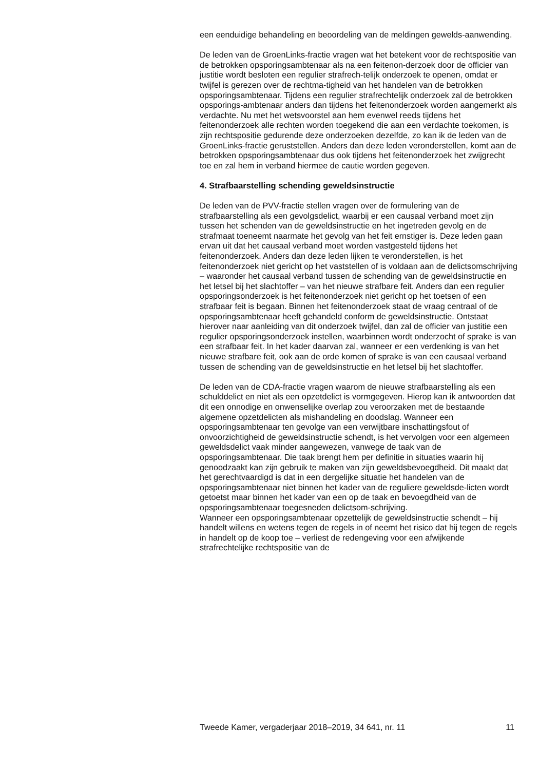een eenduidige behandeling en beoordeling van de meldingen gewelds-aanwending.
De leden van de GroenLinks-fractie vragen wat het betekent voor de rechtspositie van de betrokken opsporingsambtenaar als na een feitenon-derzoek door de officier van justitie wordt besloten een regulier strafrech-telijk onderzoek te openen, omdat er twijfel is gerezen over de rechtma-tigheid van het handelen van de betrokken opsporingsambtenaar. Tijdens een regulier strafrechtelijk onderzoek zal de betrokken opsporings-ambtenaar anders dan tijdens het feitenonderzoek worden aangemerkt als verdachte. Nu met het wetsvoorstel aan hem evenwel reeds tijdens het feitenonderzoek alle rechten worden toegekend die aan een verdachte toekomen, is zijn rechtspositie gedurende deze onderzoeken dezelfde, zo kan ik de leden van de GroenLinks-fractie geruststellen. Anders dan deze leden veronderstellen, komt aan de betrokken opsporingsambtenaar dus ook tijdens het feitenonderzoek het zwijgrecht toe en zal hem in verband hiermee de cautie worden gegeven.
4. Strafbaarstelling schending geweldsinstructie
De leden van de PVV-fractie stellen vragen over de formulering van de strafbaarstelling als een gevolgsdelict, waarbij er een causaal verband moet zijn tussen het schenden van de geweldsinstructie en het ingetreden gevolg en de strafmaat toeneemt naarmate het gevolg van het feit ernstiger is. Deze leden gaan ervan uit dat het causaal verband moet worden vastgesteld tijdens het feitenonderzoek. Anders dan deze leden lijken te veronderstellen, is het feitenonderzoek niet gericht op het vaststellen of is voldaan aan de delictsomschrijving – waaronder het causaal verband tussen de schending van de geweldsinstructie en het letsel bij het slachtoffer – van het nieuwe strafbare feit. Anders dan een regulier opsporingsonderzoek is het feitenonderzoek niet gericht op het toetsen of een strafbaar feit is begaan. Binnen het feitenonderzoek staat de vraag centraal of de opsporingsambtenaar heeft gehandeld conform de geweldsinstructie. Ontstaat hierover naar aanleiding van dit onderzoek twijfel, dan zal de officier van justitie een regulier opsporingsonderzoek instellen, waarbinnen wordt onderzocht of sprake is van een strafbaar feit. In het kader daarvan zal, wanneer er een verdenking is van het nieuwe strafbare feit, ook aan de orde komen of sprake is van een causaal verband tussen de schending van de geweldsinstructie en het letsel bij het slachtoffer.
De leden van de CDA-fractie vragen waarom de nieuwe strafbaarstelling als een schulddelict en niet als een opzetdelict is vormgegeven. Hierop kan ik antwoorden dat dit een onnodige en onwenselijke overlap zou veroorzaken met de bestaande algemene opzetdelicten als mishandeling en doodslag. Wanneer een opsporingsambtenaar ten gevolge van een verwijtbare inschattingsfout of onvoorzichtigheid de geweldsinstructie schendt, is het vervolgen voor een algemeen geweldsdelict vaak minder aangewezen, vanwege de taak van de opsporingsambtenaar. Die taak brengt hem per definitie in situaties waarin hij genoodzaakt kan zijn gebruik te maken van zijn geweldsbevoegdheid. Dit maakt dat het gerechtvaardigd is dat in een dergelijke situatie het handelen van de opsporingsambtenaar niet binnen het kader van de reguliere geweldsde-licten wordt getoetst maar binnen het kader van een op de taak en bevoegdheid van de opsporingsambtenaar toegesneden delictsom-schrijving.
Wanneer een opsporingsambtenaar opzettelijk de geweldsinstructie schendt – hij handelt willens en wetens tegen de regels in of neemt het risico dat hij tegen de regels in handelt op de koop toe – verliest de redengeving voor een afwijkende strafrechtelijke rechtspositie van de
Tweede Kamer, vergaderjaar 2018–2019, 34 641, nr. 11 11